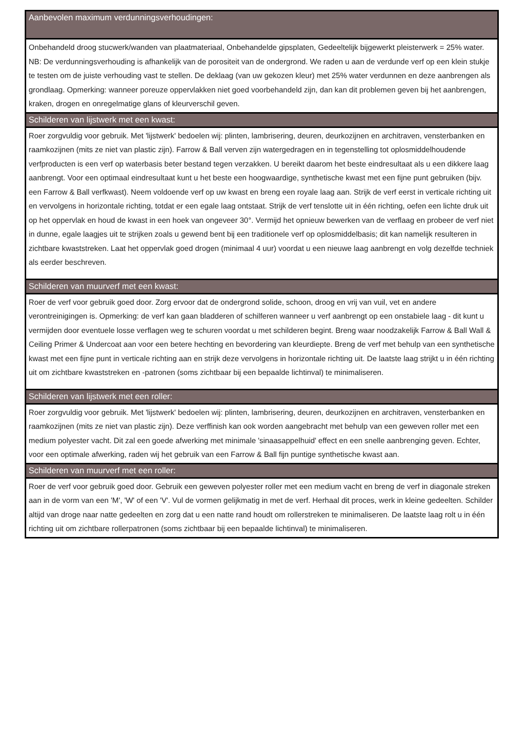| Aanbevolen maximum verdunningsverhoudingen: |
| --- |
| Onbehandeld droog stucwerk/wanden van plaatmateriaal, Onbehandelde gipsplaten, Gedeeltelijk bijgewerkt pleisterwerk = 25% water. NB: De verdunningsverhouding is afhankelijk van de porositeit van de ondergrond. We raden u aan de verdunde verf op een klein stukje te testen om de juiste verhouding vast te stellen. De deklaag (van uw gekozen kleur) met 25% water verdunnen en deze aanbrengen als grondlaag. Opmerking: wanneer poreuze oppervlakken niet goed voorbehandeld zijn, dan kan dit problemen geven bij het aanbrengen, kraken, drogen en onregelmatige glans of kleurverschil geven. |
| Schilderen van lijstwerk met een kwast: |
| Roer zorgvuldig voor gebruik. Met 'lijstwerk' bedoelen wij: plinten, lambrisering, deuren, deurkozijnen en architraven, vensterbanken en raamkozijnen (mits ze niet van plastic zijn). Farrow & Ball verven zijn watergedragen en in tegenstelling tot oplosmiddelhoudende verfproducten is een verf op waterbasis beter bestand tegen verzakken. U bereikt daarom het beste eindresultaat als u een dikkere laag aanbrengt. Voor een optimaal eindresultaat kunt u het beste een hoogwaardige, synthetische kwast met een fijne punt gebruiken (bijv. een Farrow & Ball verfkwast). Neem voldoende verf op uw kwast en breng een royale laag aan. Strijk de verf eerst in verticale richting uit en vervolgens in horizontale richting, totdat er een egale laag ontstaat. Strijk de verf tenslotte uit in één richting, oefen een lichte druk uit op het oppervlak en houd de kwast in een hoek van ongeveer 30°. Vermijd het opnieuw bewerken van de verflaag en probeer de verf niet in dunne, egale laagjes uit te strijken zoals u gewend bent bij een traditionele verf op oplosmiddelbasis; dit kan namelijk resulteren in zichtbare kwaststreken. Laat het oppervlak goed drogen (minimaal 4 uur) voordat u een nieuwe laag aanbrengt en volg dezelfde techniek als eerder beschreven. |
| Schilderen van muurverf met een kwast: |
| Roer de verf voor gebruik goed door. Zorg ervoor dat de ondergrond solide, schoon, droog en vrij van vuil, vet en andere verontreinigingen is. Opmerking: de verf kan gaan bladderen of schilferen wanneer u verf aanbrengt op een onstabiele laag - dit kunt u vermijden door eventuele losse verflagen weg te schuren voordat u met schilderen begint. Breng waar noodzakelijk Farrow & Ball Wall & Ceiling Primer & Undercoat aan voor een betere hechting en bevordering van kleurdiepte. Breng de verf met behulp van een synthetische kwast met een fijne punt in verticale richting aan en strijk deze vervolgens in horizontale richting uit. De laatste laag strijkt u in één richting uit om zichtbare kwaststreken en -patronen (soms zichtbaar bij een bepaalde lichtinval) te minimaliseren. |
| Schilderen van lijstwerk met een roller: |
| Roer zorgvuldig voor gebruik. Met 'lijstwerk' bedoelen wij: plinten, lambrisering, deuren, deurkozijnen en architraven, vensterbanken en raamkozijnen (mits ze niet van plastic zijn). Deze verffinish kan ook worden aangebracht met behulp van een geweven roller met een medium polyester vacht. Dit zal een goede afwerking met minimale 'sinaasappelhuid' effect en een snelle aanbrenging geven. Echter, voor een optimale afwerking, raden wij het gebruik van een Farrow & Ball fijn puntige synthetische kwast aan. |
| Schilderen van muurverf met een roller: |
| Roer de verf voor gebruik goed door. Gebruik een geweven polyester roller met een medium vacht en breng de verf in diagonale streken aan in de vorm van een 'M', 'W' of een 'V'. Vul de vormen gelijkmatig in met de verf. Herhaal dit proces, werk in kleine gedeelten. Schilder altijd van droge naar natte gedeelten en zorg dat u een natte rand houdt om rollerstreken te minimaliseren. De laatste laag rolt u in één richting uit om zichtbare rollerpatronen (soms zichtbaar bij een bepaalde lichtinval) te minimaliseren. |